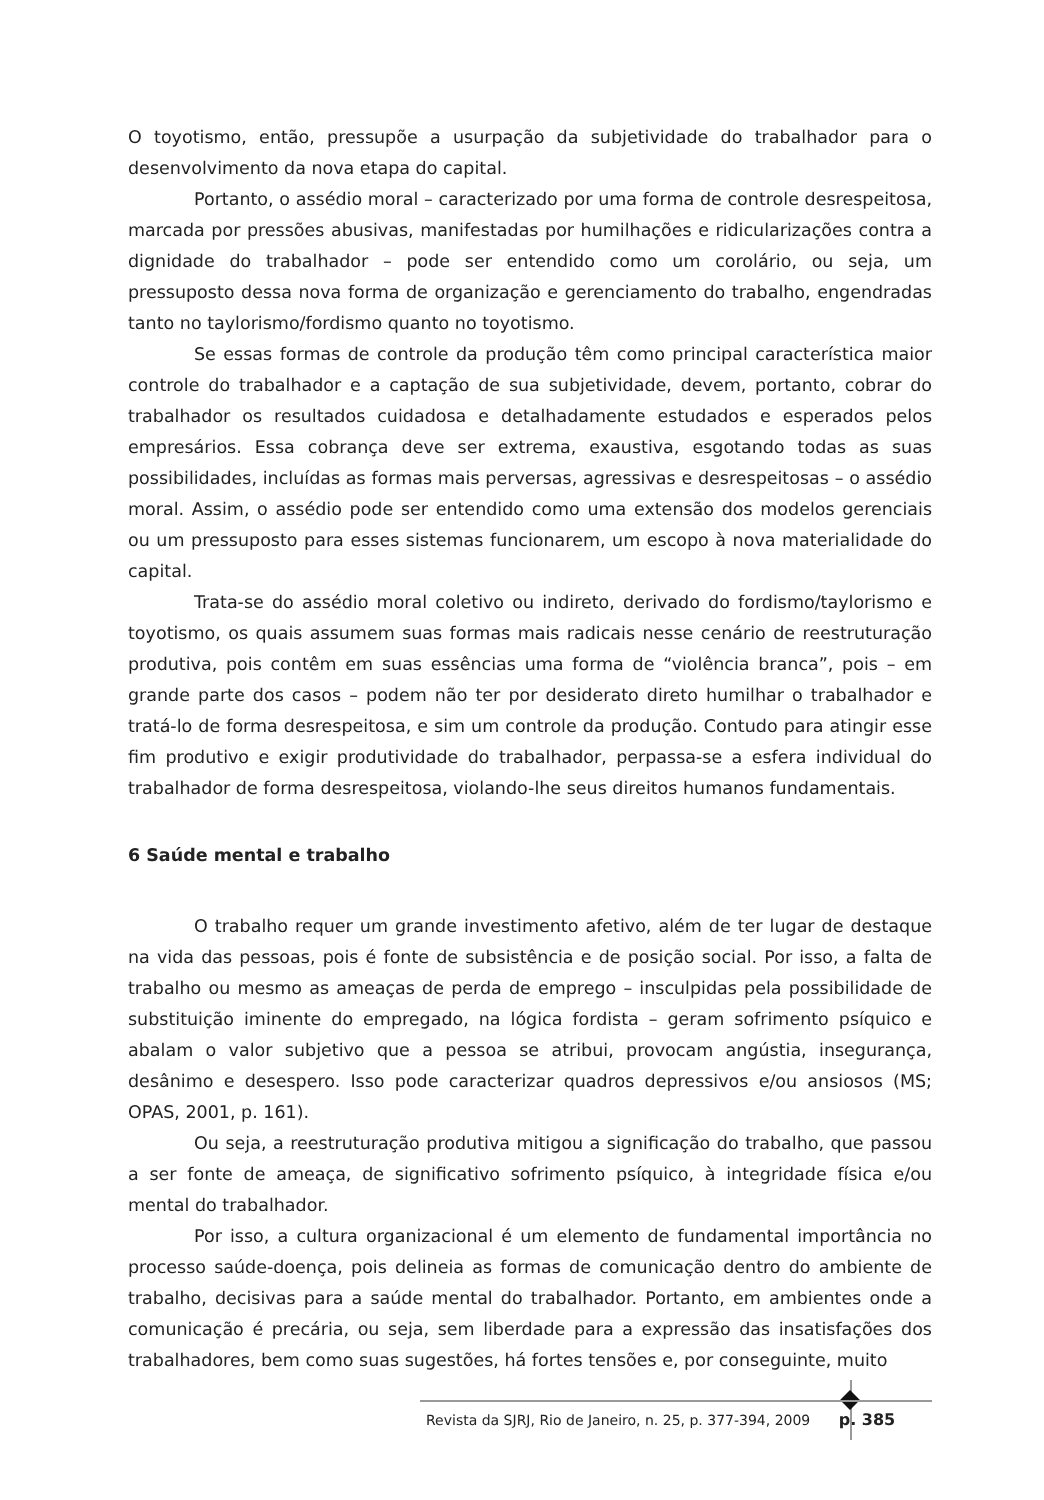O toyotismo, então, pressupõe a usurpação da subjetividade do trabalhador para o desenvolvimento da nova etapa do capital.
Portanto, o assédio moral – caracterizado por uma forma de controle desrespeitosa, marcada por pressões abusivas, manifestadas por humilhações e ridicularizações contra a dignidade do trabalhador – pode ser entendido como um corolário, ou seja, um pressuposto dessa nova forma de organização e gerenciamento do trabalho, engendradas tanto no taylorismo/fordismo quanto no toyotismo.
Se essas formas de controle da produção têm como principal característica maior controle do trabalhador e a captação de sua subjetividade, devem, portanto, cobrar do trabalhador os resultados cuidadosa e detalhadamente estudados e esperados pelos empresários. Essa cobrança deve ser extrema, exaustiva, esgotando todas as suas possibilidades, incluídas as formas mais perversas, agressivas e desrespeitosas – o assédio moral. Assim, o assédio pode ser entendido como uma extensão dos modelos gerenciais ou um pressuposto para esses sistemas funcionarem, um escopo à nova materialidade do capital.
Trata-se do assédio moral coletivo ou indireto, derivado do fordismo/taylorismo e toyotismo, os quais assumem suas formas mais radicais nesse cenário de reestruturação produtiva, pois contêm em suas essências uma forma de “violência branca”, pois – em grande parte dos casos – podem não ter por desiderato direto humilhar o trabalhador e tratá-lo de forma desrespeitosa, e sim um controle da produção. Contudo para atingir esse fim produtivo e exigir produtividade do trabalhador, perpassa-se a esfera individual do trabalhador de forma desrespeitosa, violando-lhe seus direitos humanos fundamentais.
6 Saúde mental e trabalho
O trabalho requer um grande investimento afetivo, além de ter lugar de destaque na vida das pessoas, pois é fonte de subsistência e de posição social. Por isso, a falta de trabalho ou mesmo as ameaças de perda de emprego – insculpidas pela possibilidade de substituição iminente do empregado, na lógica fordista – geram sofrimento psíquico e abalam o valor subjetivo que a pessoa se atribui, provocam angústia, insegurança, desânimo e desespero. Isso pode caracterizar quadros depressivos e/ou ansiosos (MS; OPAS, 2001, p. 161).
Ou seja, a reestruturação produtiva mitigou a significação do trabalho, que passou a ser fonte de ameaça, de significativo sofrimento psíquico, à integridade física e/ou mental do trabalhador.
Por isso, a cultura organizacional é um elemento de fundamental importância no processo saúde-doença, pois delineia as formas de comunicação dentro do ambiente de trabalho, decisivas para a saúde mental do trabalhador. Portanto, em ambientes onde a comunicação é precária, ou seja, sem liberdade para a expressão das insatisfações dos trabalhadores, bem como suas sugestões, há fortes tensões e, por conseguinte, muito
Revista da SJRJ, Rio de Janeiro, n. 25, p. 377-394, 2009 p. 385